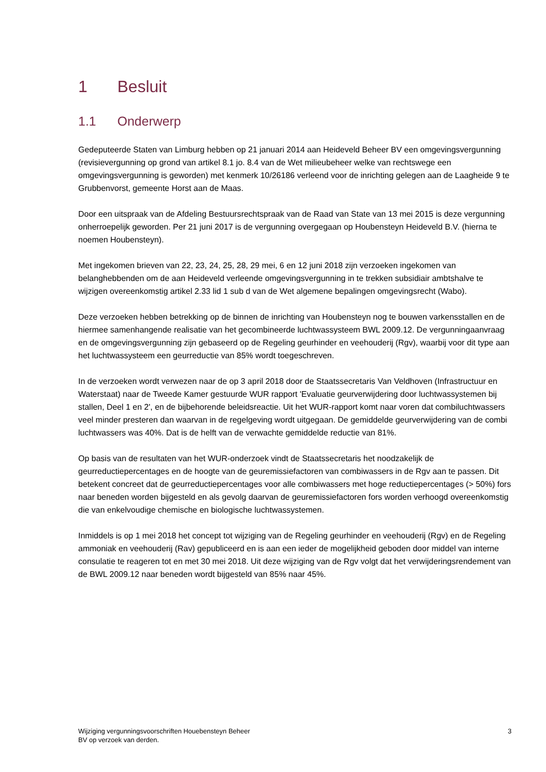1 Besluit
1.1 Onderwerp
Gedeputeerde Staten van Limburg hebben op 21 januari 2014 aan Heideveld Beheer BV een omgevingsvergunning (revisievergunning op grond van artikel 8.1 jo. 8.4 van de Wet milieubeheer welke van rechtswege een omgevingsvergunning is geworden) met kenmerk 10/26186 verleend voor de inrichting gelegen aan de Laagheide 9 te Grubbenvorst, gemeente Horst aan de Maas.
Door een uitspraak van de Afdeling Bestuursrechtspraak van de Raad van State van 13 mei 2015 is deze vergunning onherroepelijk geworden. Per 21 juni 2017 is de vergunning overgegaan op Houbensteyn Heideveld B.V. (hierna te noemen Houbensteyn).
Met ingekomen brieven van 22, 23, 24, 25, 28, 29 mei, 6 en 12 juni 2018 zijn verzoeken ingekomen van belanghebbenden om de aan Heideveld verleende omgevingsvergunning in te trekken subsidiair ambtshalve te wijzigen overeenkomstig artikel 2.33 lid 1 sub d van de Wet algemene bepalingen omgevingsrecht (Wabo).
Deze verzoeken hebben betrekking op de binnen de inrichting van Houbensteyn nog te bouwen varkensstallen en de hiermee samenhangende realisatie van het gecombineerde luchtwassysteem BWL 2009.12. De vergunningaanvraag en de omgevingsvergunning zijn gebaseerd op de Regeling geurhinder en veehouderij (Rgv), waarbij voor dit type aan het luchtwassysteem een geurreductie van 85% wordt toegeschreven.
In de verzoeken wordt verwezen naar de op 3 april 2018 door de Staatssecretaris Van Veldhoven (Infrastructuur en Waterstaat) naar de Tweede Kamer gestuurde WUR rapport 'Evaluatie geurverwijdering door luchtwassystemen bij stallen, Deel 1 en 2', en de bijbehorende beleidsreactie. Uit het WUR-rapport komt naar voren dat combiluchtwassers veel minder presteren dan waarvan in de regelgeving wordt uitgegaan. De gemiddelde geurverwijdering van de combi luchtwassers was 40%. Dat is de helft van de verwachte gemiddelde reductie van 81%.
Op basis van de resultaten van het WUR-onderzoek vindt de Staatssecretaris het noodzakelijk de geurreductiepercentages en de hoogte van de geuremissiefactoren van combiwassers in de Rgv aan te passen. Dit betekent concreet dat de geurreductiepercentages voor alle combiwassers met hoge reductiepercentages (> 50%) fors naar beneden worden bijgesteld en als gevolg daarvan de geuremissiefactoren fors worden verhoogd overeenkomstig die van enkelvoudige chemische en biologische luchtwassystemen.
Inmiddels is op 1 mei 2018 het concept tot wijziging van de Regeling geurhinder en veehouderij (Rgv) en de Regeling ammoniak en veehouderij (Rav) gepubliceerd en is aan een ieder de mogelijkheid geboden door middel van interne consulatie te reageren tot en met 30 mei 2018. Uit deze wijziging van de Rgv volgt dat het verwijderingsrendement van de BWL 2009.12 naar beneden wordt bijgesteld van 85% naar 45%.
Wijziging vergunningsvoorschriften Houebensteyn Beheer
BV op verzoek van derden.
3